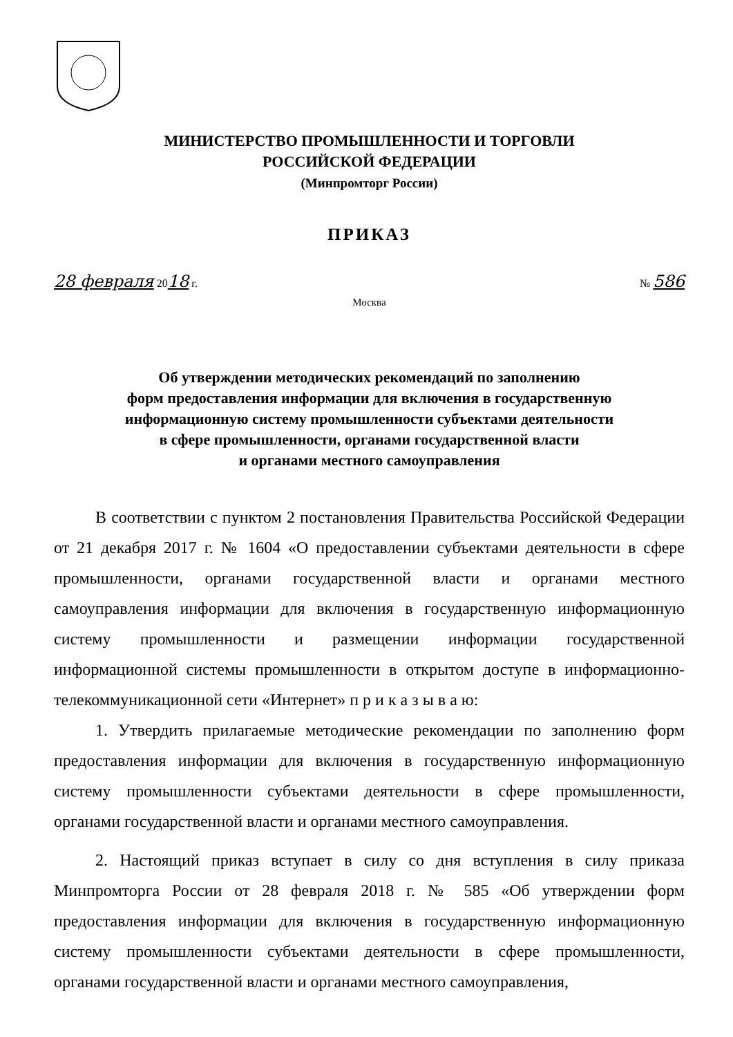МИНИСТЕРСТВО ПРОМЫШЛЕННОСТИ И ТОРГОВЛИ
РОССИЙСКОЙ ФЕДЕРАЦИИ
(Минпромторг России)
ПРИКАЗ
28 февраля 2018 г. № 586
Москва
Об утверждении методических рекомендаций по заполнению
форм предоставления информации для включения в государственную
информационную систему промышленности субъектами деятельности
в сфере промышленности, органами государственной власти
и органами местного самоуправления
В соответствии с пунктом 2 постановления Правительства Российской Федерации от 21 декабря 2017 г. № 1604 «О предоставлении субъектами деятельности в сфере промышленности, органами государственной власти и органами местного самоуправления информации для включения в государственную информационную систему промышленности и размещении информации государственной информационной системы промышленности в открытом доступе в информационно-телекоммуникационной сети «Интернет» п р и к а з ы в а ю:
1. Утвердить прилагаемые методические рекомендации по заполнению форм предоставления информации для включения в государственную информационную систему промышленности субъектами деятельности в сфере промышленности, органами государственной власти и органами местного самоуправления.
2. Настоящий приказ вступает в силу со дня вступления в силу приказа Минпромторга России от 28 февраля 2018 г. № 585 «Об утверждении форм предоставления информации для включения в государственную информационную систему промышленности субъектами деятельности в сфере промышленности, органами государственной власти и органами местного самоуправления,